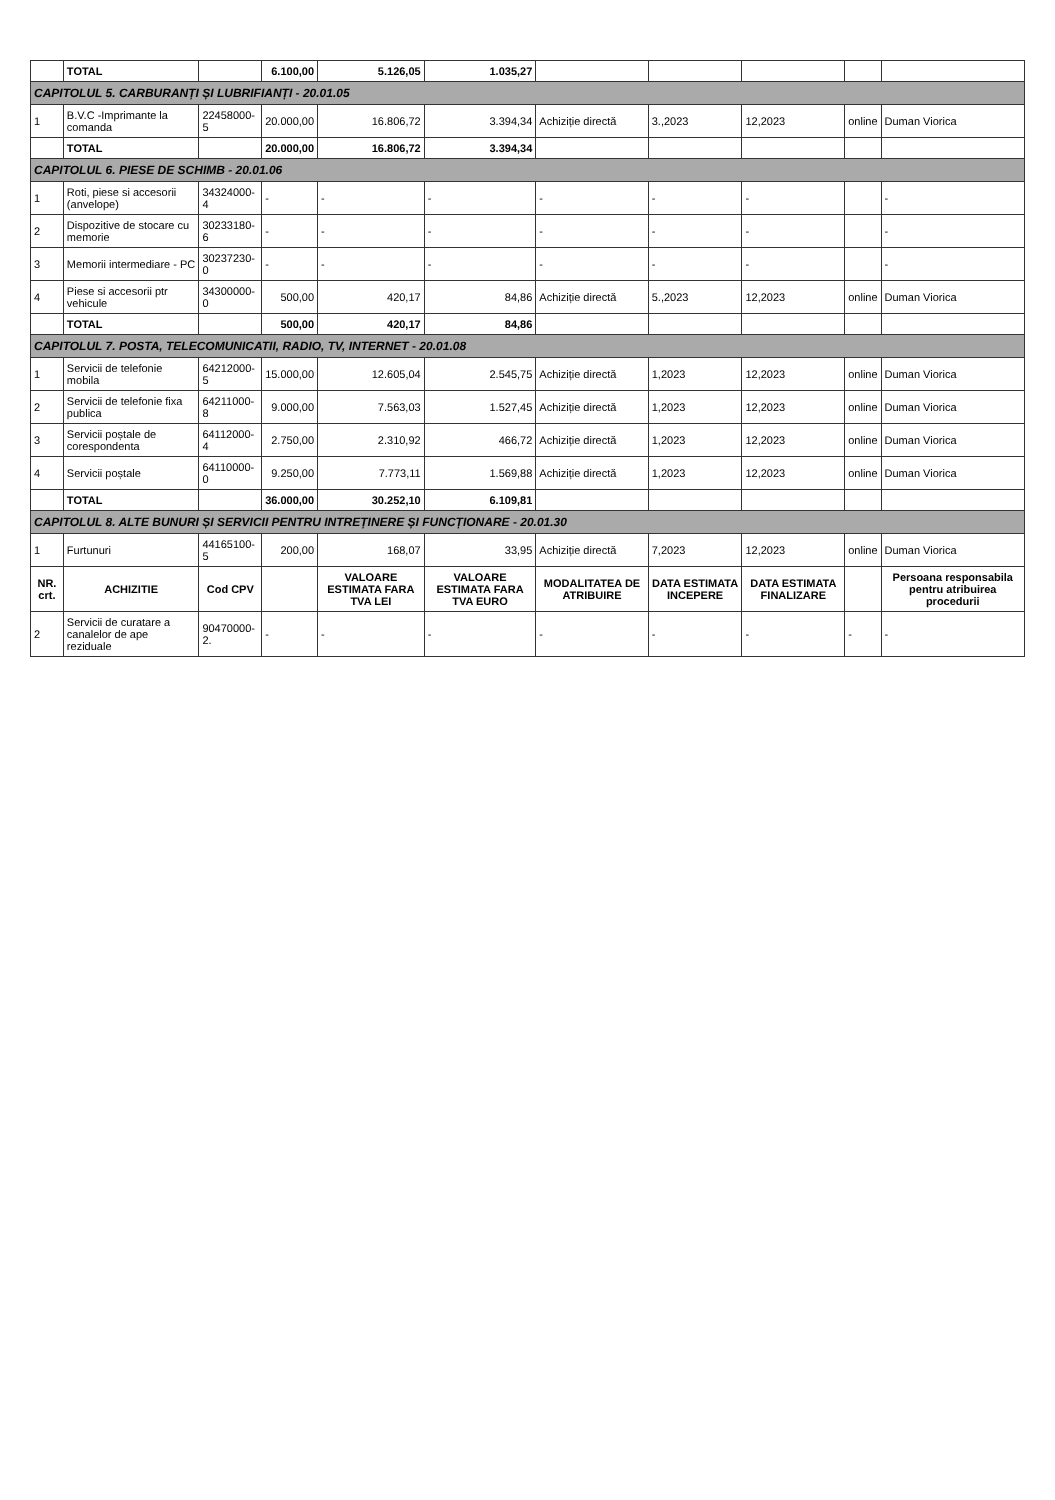| | TOTAL | | 6.100,00 | 5.126,05 | 1.035,27 | | | | | |
| CAPITOLUL 5. CARBURANȚI ȘI LUBRIFIANȚI - 20.01.05 | | | | | | | | | | |
| 1 | B.V.C -Imprimante la comanda | 22458000-5 | 20.000,00 | 16.806,72 | 3.394,34 | Achiziție directă | 3.,2023 | 12,2023 | online | Duman Viorica |
| | TOTAL | | 20.000,00 | 16.806,72 | 3.394,34 | | | | | |
| CAPITOLUL 6. PIESE DE SCHIMB - 20.01.06 | | | | | | | | | | |
| 1 | Roti, piese si accesorii (anvelope) | 34324000-4 | - | - | - | - | - | - | | - |
| 2 | Dispozitive de stocare cu memorie | 30233180-6 | - | - | - | - | - | - | | - |
| 3 | Memorii intermediare - PC | 30237230-0 | - | - | - | - | - | - | | - |
| 4 | Piese si accesorii ptr vehicule | 34300000-0 | 500,00 | 420,17 | 84,86 | Achiziție directă | 5.,2023 | 12,2023 | online | Duman Viorica |
| | TOTAL | | 500,00 | 420,17 | 84,86 | | | | | |
| CAPITOLUL 7. POSTA, TELECOMUNICATII, RADIO, TV, INTERNET - 20.01.08 | | | | | | | | | | |
| 1 | Servicii de telefonie mobila | 64212000-5 | 15.000,00 | 12.605,04 | 2.545,75 | Achiziție directă | 1,2023 | 12,2023 | online | Duman Viorica |
| 2 | Servicii de telefonie fixa publica | 64211000-8 | 9.000,00 | 7.563,03 | 1.527,45 | Achiziție directă | 1,2023 | 12,2023 | online | Duman Viorica |
| 3 | Servicii poștale de corespondenta | 64112000-4 | 2.750,00 | 2.310,92 | 466,72 | Achiziție directă | 1,2023 | 12,2023 | online | Duman Viorica |
| 4 | Servicii poștale | 64110000-0 | 9.250,00 | 7.773,11 | 1.569,88 | Achiziție directă | 1,2023 | 12,2023 | online | Duman Viorica |
| | TOTAL | | 36.000,00 | 30.252,10 | 6.109,81 | | | | | |
| CAPITOLUL 8. ALTE BUNURI ȘI SERVICII PENTRU INTREȚINERE ȘI FUNCȚIONARE - 20.01.30 | | | | | | | | | | |
| 1 | Furtunuri | 44165100-5 | 200,00 | 168,07 | 33,95 | Achiziție directă | 7,2023 | 12,2023 | online | Duman Viorica |
| NR. crt. | ACHIZITIE | Cod CPV | | VALOARE ESTIMATA FARA TVA LEI | VALOARE ESTIMATA FARA TVA EURO | MODALITATEA DE ATRIBUIRE | DATA ESTIMATA INCEPERE | DATA ESTIMATA FINALIZARE | | Persoana responsabila pentru atribuirea procedurii |
| 2 | Servicii de curatare a canalelor de ape reziduale | 90470000-2. | - | - | - | - | - | - | - | - |